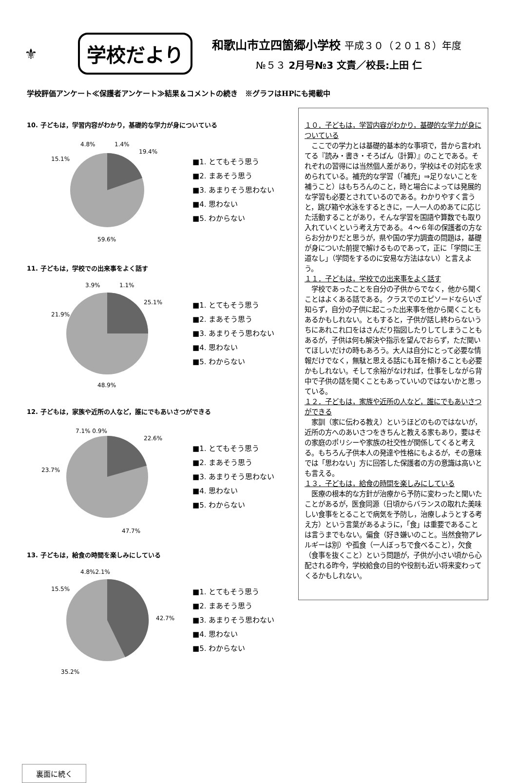⚜
学校だより
和歌山市立四箇郷小学校 平成３０（２０１８）年度
№５３ 2月号№3 文責／校長:上田 仁
学校評価アンケート≪保護者アンケート≫結果＆コメントの続き　※グラフはHPにも掲載中
10. 子どもは，学習内容がわかり，基礎的な学力が身についている
4.8%
1.4%
19.4%
15.1%
59.6%
■1. とてもそう思う
■2. まあそう思う
■3. あまりそう思わない
■4. 思わない
■5. わからない
11. 子どもは，学校での出来事をよく話す
3.9%
1.1%
25.1%
21.9%
48.9%
■1. とてもそう思う
■2. まあそう思う
■3. あまりそう思わない
■4. 思わない
■5. わからない
12. 子どもは，家族や近所の人など，誰にでもあいさつができる
7.1% 0.9%
22.6%
23.7%
47.7%
■1. とてもそう思う
■2. まあそう思う
■3. あまりそう思わない
■4. 思わない
■5. わからない
13. 子どもは，給食の時間を楽しみにしている
4.8%2.1%
15.5%
42.7%
35.2%
■1. とてもそう思う
■2. まあそう思う
■3. あまりそう思わない
■4. 思わない
■5. わからない
１０．子どもは，学習内容がわかり，基礎的な学力が身についている
　ここでの学力とは基礎的基本的な事項で，昔から言われてる『読み・書き・そろばん（計算）』のことである。それぞれの習得には当然個人差があり，学校はその対応を求められている。補充的な学習（「補充」⇒足りないことを補うこと）はもちろんのこと，時と場合によっては発展的な学習も必要とされているのである。わかりやすく言うと，跳び箱や水泳をするときに，一人一人のめあてに応じた活動することがあり，そんな学習を国語や算数でも取り入れていくという考え方である。４～６年の保護者の方ならお分かりだと思うが，県や国の学力調査の問題は，基礎が身についた前提で解けるものであって，正に「学問に王道なし」（学問をするのに安易な方法はない）と言えよう。
１１．子どもは，学校での出来事をよく話す
　学校であったことを自分の子供からでなく，他から聞くことはよくある話である。クラスでのエピソードならいざ知らず，自分の子供に起こった出来事を他から聞くこともあるかもしれない。ともすると，子供が話し終わらないうちにあれこれ口をはさんだり指図したりしてしまうこともあるが，子供は何も解決や指示を望んでおらず，ただ聞いてほしいだけの時もあろう。大人は自分にとって必要な情報だけでなく，無駄と思える話にも耳を傾けることも必要かもしれない。そして余裕がなければ，仕事をしながら背中で子供の話を聞くこともあっていいのではないかと思っている。
１２．子どもは，家族や近所の人など，誰にでもあいさつができる
　家訓（家に伝わる教え）というほどのものではないが，近所の方へのあいさつをきちんと教える家もあり，要はその家庭のポリシーや家族の社交性が関係してくると考える。もちろん子供本人の発達や性格にもよるが，その意味では「思わない」方に回答した保護者の方の意識は高いとも言える。
１３．子どもは，給食の時間を楽しみにしている
　医療の根本的な方針が治療から予防に変わったと聞いたことがあるが，医食同源（日頃からバランスの取れた美味しい食事をとることで病気を予防し，治療しようとする考え方）という言葉があるように，「食」は重要であることは言うまでもない。偏食（好き嫌いのこと。当然食物アレルギーは別）や孤食（一人ぼっちで食べること），欠食（食事を抜くこと）という問題が，子供が小さい頃から心配される昨今，学校給食の目的や役割も近い将来変わってくるかもしれない。
裏面に続く